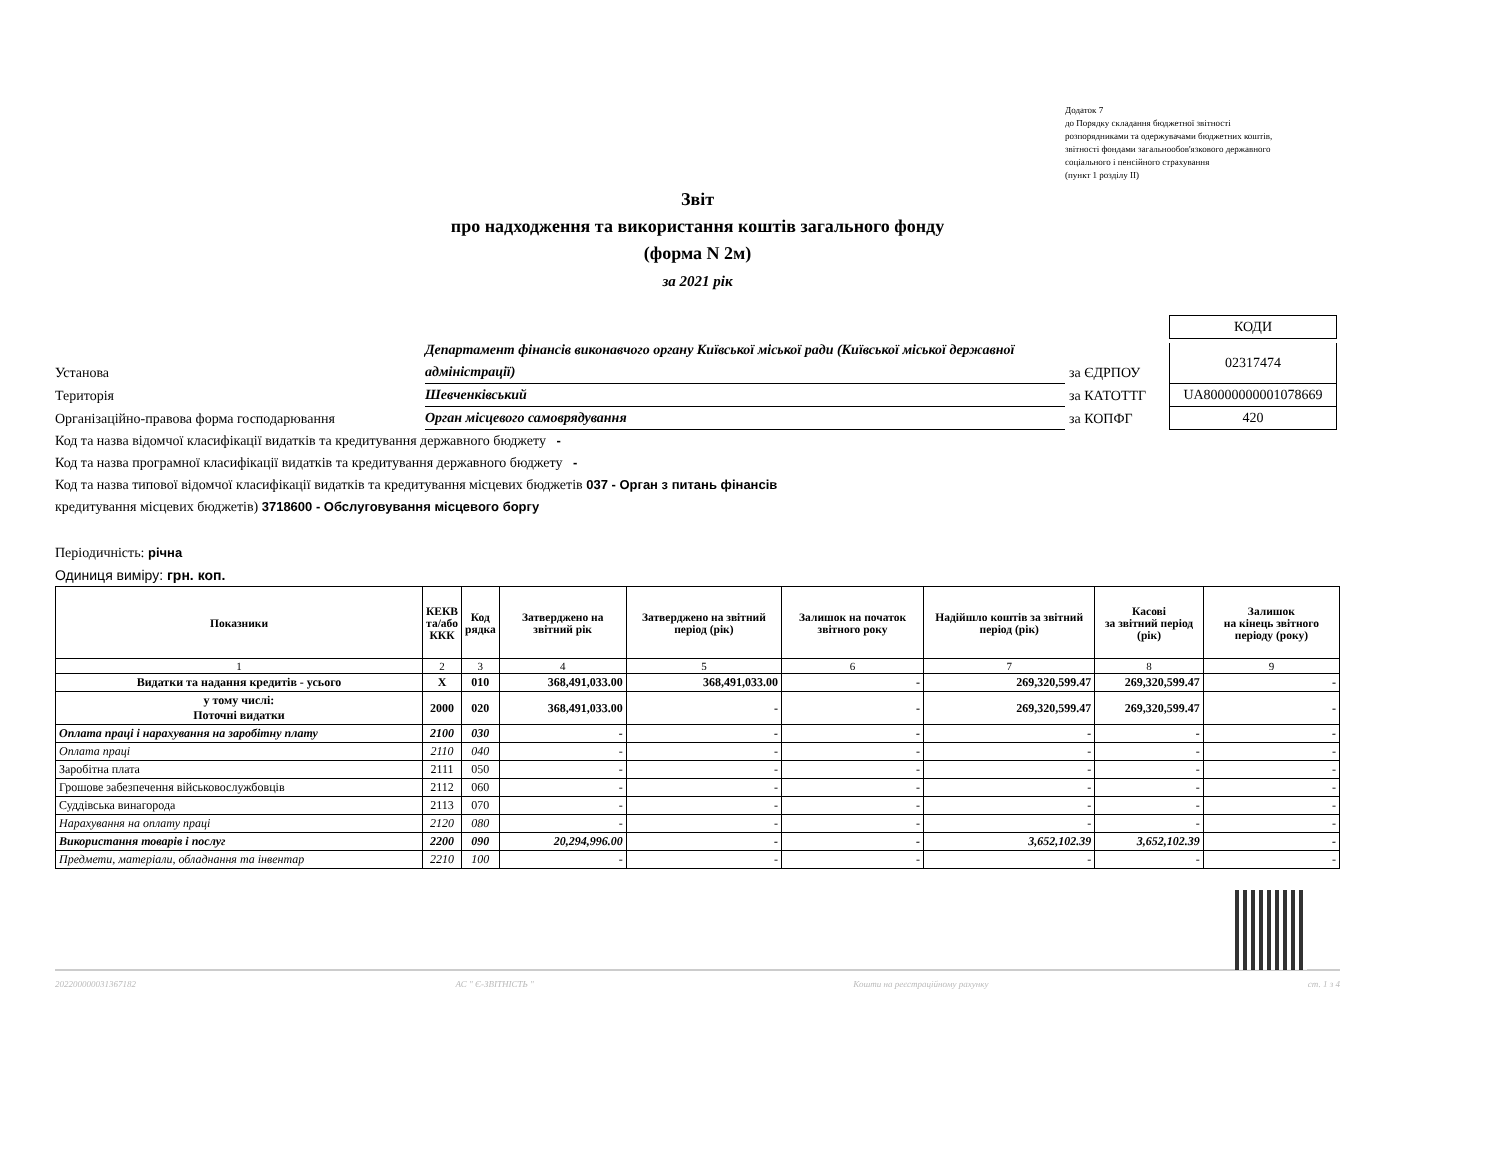Додаток 7
до Порядку складання бюджетної звітності
розпорядниками та одержувачами бюджетних коштів,
звітності фондами загальнообов'язкового державного
соціального і пенсійного страхування
(пункт 1 розділу ІІ)
Звіт
про надходження та використання коштів загального фонду
(форма N 2м)
за 2021 рік
КОДИ
Установа
Департамент фінансів виконавчого органу Київської міської ради (Київської міської державної адміністрації)
за ЄДРПОУ
02317474
Територія
Шевченківський
за КАТОТТГ
UA80000000001078669
Організаційно-правова форма господарювання
Орган місцевого самоврядування
за КОПФГ
420
Код та назва відомчої класифікації видатків та кредитування державного бюджету -
Код та назва програмної класифікації видатків та кредитування державного бюджету -
Код та назва типової відомчої класифікації видатків та кредитування місцевих бюджетів 037 - Орган з питань фінансів
кредитування місцевих бюджетів) 3718600 - Обслуговування місцевого боргу
Періодичність: річна
Одиниця виміру: грн. коп.
| Показники | КЕКВ та/або ККК | Код рядка | Затверджено на звітний рік | Затверджено на звітний період (рік) | Залишок на початок звітного року | Надійшло коштів за звітний період (рік) | Касові за звітний період (рік) | Залишок на кінець звітного періоду (року) |
| --- | --- | --- | --- | --- | --- | --- | --- | --- |
| 1 | 2 | 3 | 4 | 5 | 6 | 7 | 8 | 9 |
| Видатки та надання кредитів - усього | X | 010 | 368,491,033.00 | 368,491,033.00 | - | 269,320,599.47 | 269,320,599.47 | - |
| у тому числі: Поточні видатки | 2000 | 020 | 368,491,033.00 | - | - | 269,320,599.47 | 269,320,599.47 | - |
| Оплата праці і нарахування на заробітну плату | 2100 | 030 | - | - | - | - | - | - |
| Оплата праці | 2110 | 040 | - | - | - | - | - | - |
| Заробітна плата | 2111 | 050 | - | - | - | - | - | - |
| Грошове забезпечення військовослужбовців | 2112 | 060 | - | - | - | - | - | - |
| Суддівська винагорода | 2113 | 070 | - | - | - | - | - | - |
| Нарахування на оплату праці | 2120 | 080 | - | - | - | - | - | - |
| Використання товарів і послуг | 2200 | 090 | 20,294,996.00 | - | - | 3,652,102.39 | 3,652,102.39 | - |
| Предмети, матеріали, обладнання та інвентар | 2210 | 100 | - | - | - | - | - | - |
202200000031367182 АС " Є-ЗВІТНІСТЬ " Кошти на реєстраційному рахунку ст. 1 з 4